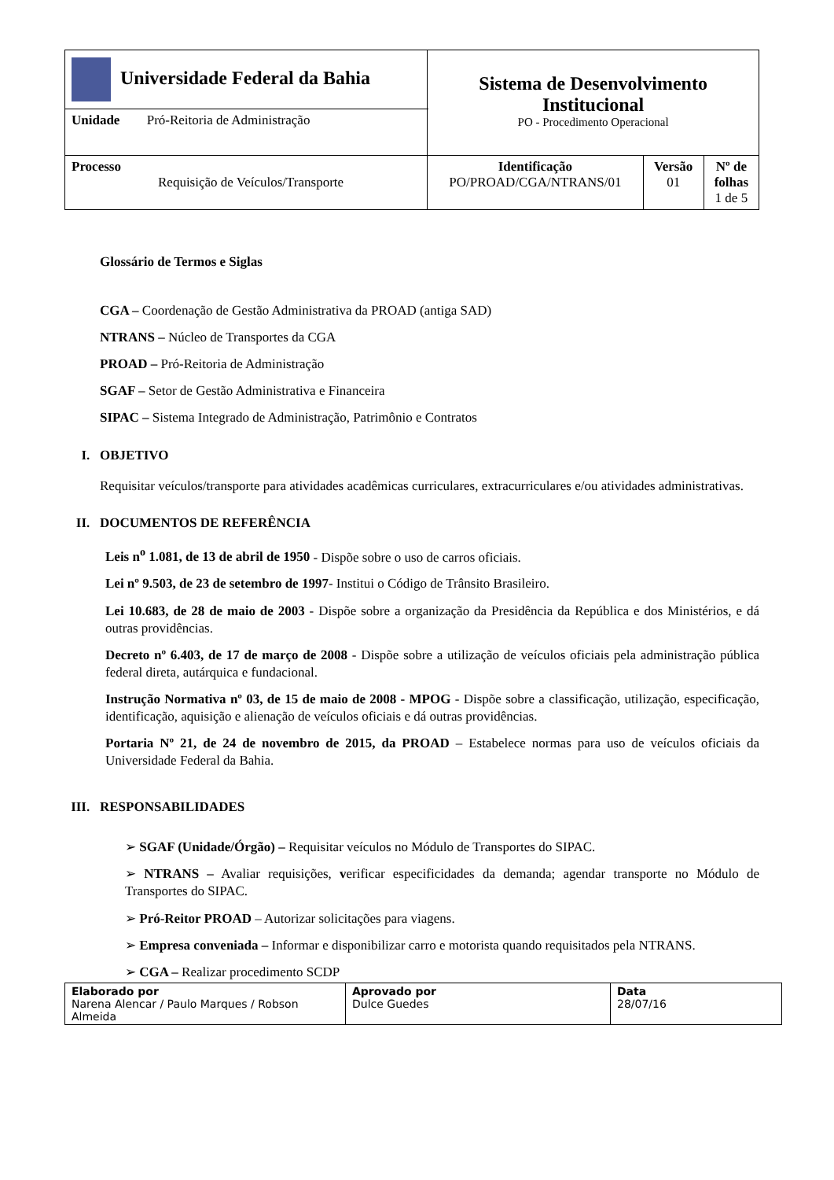| Universidade Federal da Bahia | Sistema de Desenvolvimento Institucional PO - Procedimento Operacional | | |
| Unidade Pró-Reitoria de Administração | | | |
| Processo Requisição de Veículos/Transporte | Identificação PO/PROAD/CGA/NTRANS/01 | Versão 01 | Nº de folhas 1 de 5 |
Glossário de Termos e Siglas
CGA – Coordenação de Gestão Administrativa da PROAD (antiga SAD)
NTRANS – Núcleo de Transportes da CGA
PROAD – Pró-Reitoria de Administração
SGAF – Setor de Gestão Administrativa e Financeira
SIPAC – Sistema Integrado de Administração, Patrimônio e Contratos
I. OBJETIVO
Requisitar veículos/transporte para atividades acadêmicas curriculares, extracurriculares e/ou atividades administrativas.
II. DOCUMENTOS DE REFERÊNCIA
Leis n<sup>o</sup> 1.081, de 13 de abril de 1950 - Dispõe sobre o uso de carros oficiais.
Lei nº 9.503, de 23 de setembro de 1997- Institui o Código de Trânsito Brasileiro.
Lei 10.683, de 28 de maio de 2003 - Dispõe sobre a organização da Presidência da República e dos Ministérios, e dá outras providências.
Decreto nº 6.403, de 17 de março de 2008 - Dispõe sobre a utilização de veículos oficiais pela administração pública federal direta, autárquica e fundacional.
Instrução Normativa nº 03, de 15 de maio de 2008 - MPOG - Dispõe sobre a classificação, utilização, especificação, identificação, aquisição e alienação de veículos oficiais e dá outras providências.
Portaria Nº 21, de 24 de novembro de 2015, da PROAD – Estabelece normas para uso de veículos oficiais da Universidade Federal da Bahia.
III. RESPONSABILIDADES
➢ SGAF (Unidade/Órgão) – Requisitar veículos no Módulo de Transportes do SIPAC.
➢ NTRANS – Avaliar requisições, verificar especificidades da demanda; agendar transporte no Módulo de Transportes do SIPAC.
➢ Pró-Reitor PROAD – Autorizar solicitações para viagens.
➢ Empresa conveniada – Informar e disponibilizar carro e motorista quando requisitados pela NTRANS.
➢ CGA – Realizar procedimento SCDP
| Elaborado por Narena Alencar / Paulo Marques / Robson Almeida | Aprovado por Dulce Guedes | Data 28/07/16 |